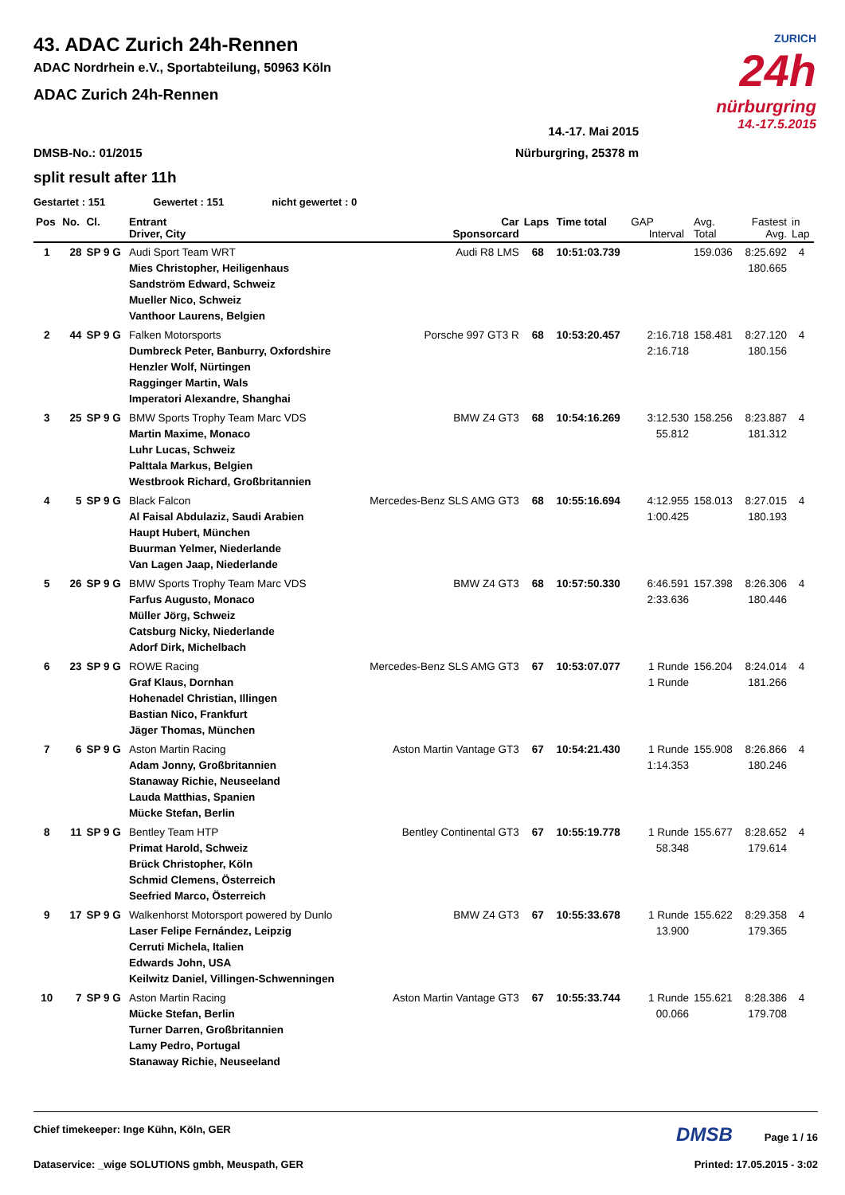ZURICH
24h
nürburgring
14.-17.5.2015
43. ADAC Zurich 24h-Rennen
ADAC Nordrhein e.V., Sportabteilung, 50963 Köln
ADAC Zurich 24h-Rennen
14.-17. Mai 2015
DMSB-No.: 01/2015 Nürburgring, 25378 m
split result after 11h
Gestartet : 151 Gewertet : 151 nicht gewertet : 0
| Pos | No. | Cl. | Entrant Driver, City | Car Sponsorcard | Laps | Time total | GAP Interval | Avg. Total | Fastest Avg. | in Lap |
| --- | --- | --- | --- | --- | --- | --- | --- | --- | --- | --- |
| 1 | 28 | SP 9 G | Audi Sport Team WRT Mies Christopher, Heiligenhaus Sandström Edward, Schweiz Mueller Nico, Schweiz Vanthoor Laurens, Belgien | Audi R8 LMS | 68 | 10:51:03.739 | | 159.036 | 8:25.692 180.665 | 4 |
| 2 | 44 | SP 9 G | Falken Motorsports Dumbreck Peter, Banburry, Oxfordshire Henzler Wolf, Nürtingen Ragginger Martin, Wals Imperatori Alexandre, Shanghai | Porsche 997 GT3 R | 68 | 10:53:20.457 | 2:16.718 2:16.718 | 158.481 | 8:27.120 180.156 | 4 |
| 3 | 25 | SP 9 G | BMW Sports Trophy Team Marc VDS Martin Maxime, Monaco Luhr Lucas, Schweiz Palttala Markus, Belgien Westbrook Richard, Großbritannien | BMW Z4 GT3 | 68 | 10:54:16.269 | 3:12.530 55.812 | 158.256 | 8:23.887 181.312 | 4 |
| 4 | 5 | SP 9 G | Black Falcon Al Faisal Abdulaziz, Saudi Arabien Haupt Hubert, München Buurman Yelmer, Niederlande Van Lagen Jaap, Niederlande | Mercedes-Benz SLS AMG GT3 | 68 | 10:55:16.694 | 4:12.955 1:00.425 | 158.013 | 8:27.015 180.193 | 4 |
| 5 | 26 | SP 9 G | BMW Sports Trophy Team Marc VDS Farfus Augusto, Monaco Müller Jörg, Schweiz Catsburg Nicky, Niederlande Adorf Dirk, Michelbach | BMW Z4 GT3 | 68 | 10:57:50.330 | 6:46.591 2:33.636 | 157.398 | 8:26.306 180.446 | 4 |
| 6 | 23 | SP 9 G | ROWE Racing Graf Klaus, Dornhan Hohenadel Christian, Illingen Bastian Nico, Frankfurt Jäger Thomas, München | Mercedes-Benz SLS AMG GT3 | 67 | 10:53:07.077 | 1 Runde 1 Runde | 156.204 | 8:24.014 181.266 | 4 |
| 7 | 6 | SP 9 G | Aston Martin Racing Adam Jonny, Großbritannien Stanaway Richie, Neuseeland Lauda Matthias, Spanien Mücke Stefan, Berlin | Aston Martin Vantage GT3 | 67 | 10:54:21.430 | 1 Runde 1:14.353 | 155.908 | 8:26.866 180.246 | 4 |
| 8 | 11 | SP 9 G | Bentley Team HTP Primat Harold, Schweiz Brück Christopher, Köln Schmid Clemens, Österreich Seefried Marco, Österreich | Bentley Continental GT3 | 67 | 10:55:19.778 | 1 Runde 58.348 | 155.677 | 8:28.652 179.614 | 4 |
| 9 | 17 | SP 9 G | Walkenhorst Motorsport powered by Dunlo Laser Felipe Fernández, Leipzig Cerruti Michela, Italien Edwards John, USA Keilwitz Daniel, Villingen-Schwenningen | BMW Z4 GT3 | 67 | 10:55:33.678 | 1 Runde 13.900 | 155.622 | 8:29.358 179.365 | 4 |
| 10 | 7 | SP 9 G | Aston Martin Racing Mücke Stefan, Berlin Turner Darren, Großbritannien Lamy Pedro, Portugal Stanaway Richie, Neuseeland | Aston Martin Vantage GT3 | 67 | 10:55:33.744 | 1 Runde 00.066 | 155.621 | 8:28.386 179.708 | 4 |
Chief timekeeper: Inge Kühn, Köln, GER DMSB Page 1 / 16
Dataservice: _wige SOLUTIONS gmbh, Meuspath, GER Printed: 17.05.2015 - 3:02